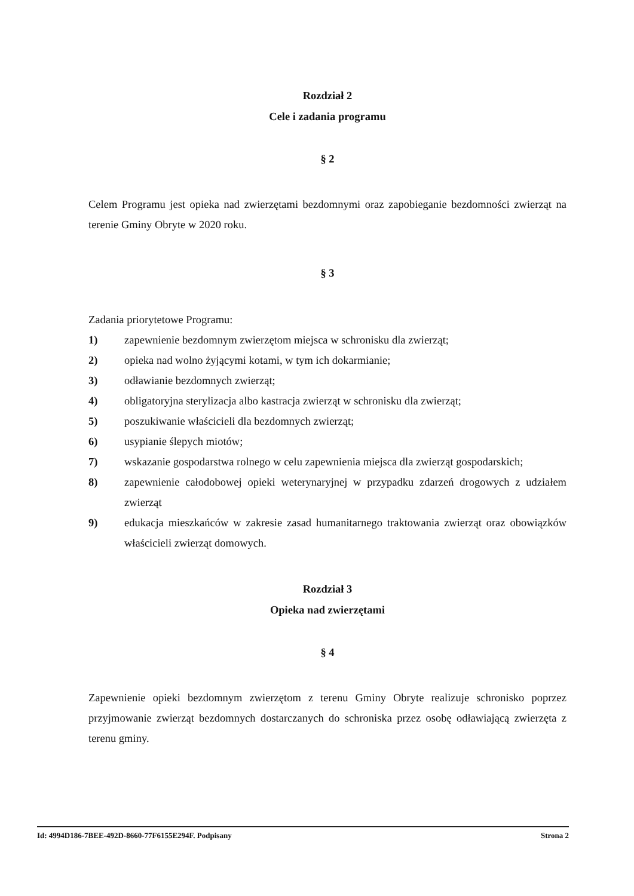Rozdział 2
Cele i zadania programu
§ 2
Celem Programu jest opieka nad zwierzętami bezdomnymi oraz zapobieganie bezdomności zwierząt na terenie Gminy Obryte w 2020 roku.
§ 3
Zadania priorytetowe Programu:
1) zapewnienie bezdomnym zwierzętom miejsca w schronisku dla zwierząt;
2) opieka nad wolno żyjącymi kotami, w tym ich dokarmianie;
3) odławianie bezdomnych zwierząt;
4) obligatoryjna sterylizacja albo kastracja zwierząt w schronisku dla zwierząt;
5) poszukiwanie właścicieli dla bezdomnych zwierząt;
6) usypianie ślepych miotów;
7) wskazanie gospodarstwa rolnego w celu zapewnienia miejsca dla zwierząt gospodarskich;
8) zapewnienie całodobowej opieki weterynaryjnej w przypadku zdarzeń drogowych z udziałem zwierząt
9) edukacja mieszkańców w zakresie zasad humanitarnego traktowania zwierząt oraz obowiązków właścicieli zwierząt domowych.
Rozdział 3
Opieka nad zwierzętami
§ 4
Zapewnienie opieki bezdomnym zwierzętom z terenu Gminy Obryte realizuje schronisko poprzez przyjmowanie zwierząt bezdomnych dostarczanych do schroniska przez osobę odławiającą zwierzęta z terenu gminy.
Id: 4994D186-7BEE-492D-8660-77F6155E294F. Podpisany Strona 2